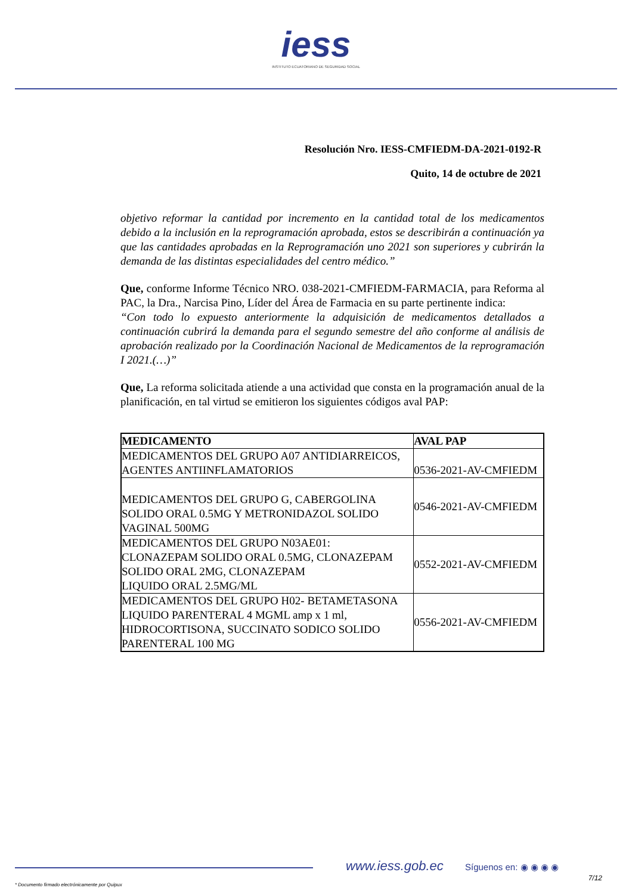iess
INSTITUTO ECUATORIANO DE SEGURIDAD SOCIAL
Resolución Nro. IESS-CMFIEDM-DA-2021-0192-R
Quito, 14 de octubre de 2021
objetivo reformar la cantidad por incremento en la cantidad total de los medicamentos debido a la inclusión en la reprogramación aprobada, estos se describirán a continuación ya que las cantidades aprobadas en la Reprogramación uno 2021 son superiores y cubrirán la demanda de las distintas especialidades del centro médico.”
Que, conforme Informe Técnico NRO. 038-2021-CMFIEDM-FARMACIA, para Reforma al PAC, la Dra., Narcisa Pino, Líder del Área de Farmacia en su parte pertinente indica:
“Con todo lo expuesto anteriormente la adquisición de medicamentos detallados a continuación cubrirá la demanda para el segundo semestre del año conforme al análisis de aprobación realizado por la Coordinación Nacional de Medicamentos de la reprogramación I 2021.(…)”
Que, La reforma solicitada atiende a una actividad que consta en la programación anual de la planificación, en tal virtud se emitieron los siguientes códigos aval PAP:
| MEDICAMENTO | AVAL PAP |
| --- | --- |
| MEDICAMENTOS DEL GRUPO A07 ANTIDIARREICOS, AGENTES ANTIINFLAMATORIOS | 0536-2021-AV-CMFIEDM |
| MEDICAMENTOS DEL GRUPO G, CABERGOLINA SOLIDO ORAL 0.5MG Y METRONIDAZOL SOLIDO VAGINAL 500MG | 0546-2021-AV-CMFIEDM |
| MEDICAMENTOS DEL GRUPO N03AE01: CLONAZEPAM SOLIDO ORAL 0.5MG, CLONAZEPAM SOLIDO ORAL 2MG, CLONAZEPAM LIQUIDO ORAL 2.5MG/ML | 0552-2021-AV-CMFIEDM |
| MEDICAMENTOS DEL GRUPO H02- BETAMETASONA LIQUIDO PARENTERAL 4 MGML amp x 1 ml, HIDROCORTISONA, SUCCINATO SODICO SOLIDO PARENTERAL 100 MG | 0556-2021-AV-CMFIEDM |
www.iess.gob.ec Síguenos en: ◉ ◉ ◉ ◉
7/12
* Documento firmado electrónicamente por Quipux